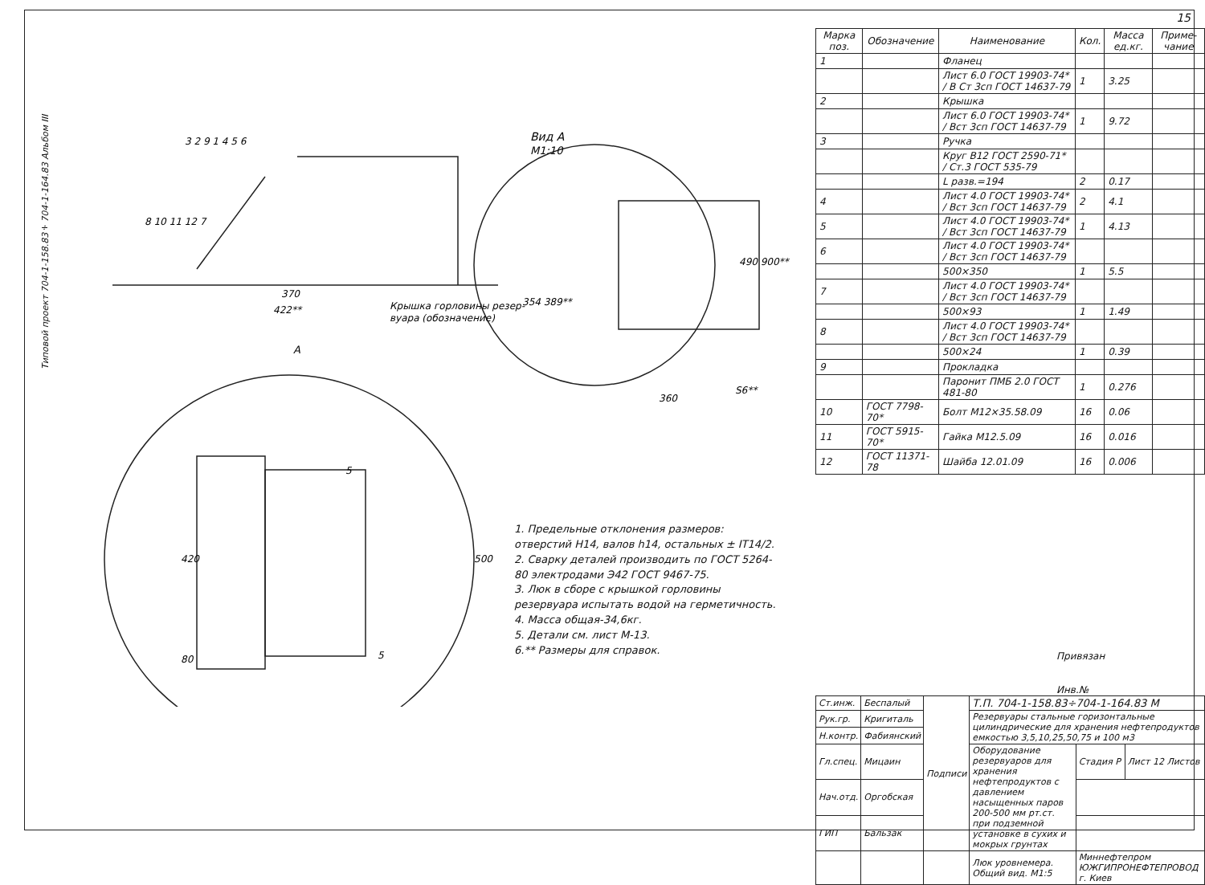15
Типовой проект 704-1-158.83÷704-1-164.83 Альбом III
Вид А
М1:10
370
422**
Крышка горловины резер-
вуара (обозначение)
А
360
S6**
490 900**
354 389**
3 2 9 1 4 5 6
8 10 11 12 7
420
80
500
5
5
| Марка поз. | Обозначение | Наименование | Кол. | Масса ед.кг. | Приме-чание |
| --- | --- | --- | --- | --- | --- |
| 1 | | Фланец | | | |
| | | Лист 6.0 ГОСТ 19903-74* / В Ст 3сп ГОСТ 14637-79 | 1 | 3.25 | |
| 2 | | Крышка | | | |
| | | Лист 6.0 ГОСТ 19903-74* / Вст 3сп ГОСТ 14637-79 | 1 | 9.72 | |
| 3 | | Ручка | | | |
| | | Круг В12 ГОСТ 2590-71* / Ст.3 ГОСТ 535-79 | | | |
| | | L разв.=194 | 2 | 0.17 | |
| 4 | | Лист 4.0 ГОСТ 19903-74* / Вст 3сп ГОСТ 14637-79 | 2 | 4.1 | |
| 5 | | Лист 4.0 ГОСТ 19903-74* / Вст 3сп ГОСТ 14637-79 | 1 | 4.13 | |
| 6 | | Лист 4.0 ГОСТ 19903-74* / Вст 3сп ГОСТ 14637-79 | | | |
| | | 500×350 | 1 | 5.5 | |
| 7 | | Лист 4.0 ГОСТ 19903-74* / Вст 3сп ГОСТ 14637-79 | | | |
| | | 500×93 | 1 | 1.49 | |
| 8 | | Лист 4.0 ГОСТ 19903-74* / Вст 3сп ГОСТ 14637-79 | | | |
| | | 500×24 | 1 | 0.39 | |
| 9 | | Прокладка | | | |
| | | Паронит ПМБ 2.0 ГОСТ 481-80 | 1 | 0.276 | |
| 10 | ГОСТ 7798-70* | Болт М12×35.58.09 | 16 | 0.06 | |
| 11 | ГОСТ 5915-70* | Гайка М12.5.09 | 16 | 0.016 | |
| 12 | ГОСТ 11371-78 | Шайба 12.01.09 | 16 | 0.006 | |
1. Предельные отклонения размеров: отверстий Н14, валов h14, остальных ± IT14/2.
2. Сварку деталей производить по ГОСТ 5264-80 электродами Э42 ГОСТ 9467-75.
3. Люк в сборе с крышкой горловины резервуара испытать водой на герметичность.
4. Масса общая-34,6кг.
5. Детали см. лист М-13.
6.** Размеры для справок.
Привязан
Инв.№
| Ст.инж. | Беспалый | Подписи | Т.П. 704-1-158.83÷704-1-164.83 М | | |
| Рук.гр. | Кригиталь | | Резервуары стальные горизонтальные цилиндрические для хранения нефтепродуктов емкостью 3,5,10,25,50,75 и 100 м3 | | |
| Н.контр. | Фабиянский | | | | |
| Гл.спец. | Мицаин | | Оборудование резервуаров для хранения нефтепродуктов с давлением насыщенных паров 200-500 мм рт.ст. при подземной установке в сухих и мокрых грунтах | Стадия Р | Лист 12 Листов |
| Нач.отд. | Оргобская | | | | |
| ГИП | Бальзак | | | | |
| | | | Люк уровнемера. Общий вид. М1:5 | Миннефтепром ЮЖГИПРОНЕФТЕПРОВОД г. Киев | |